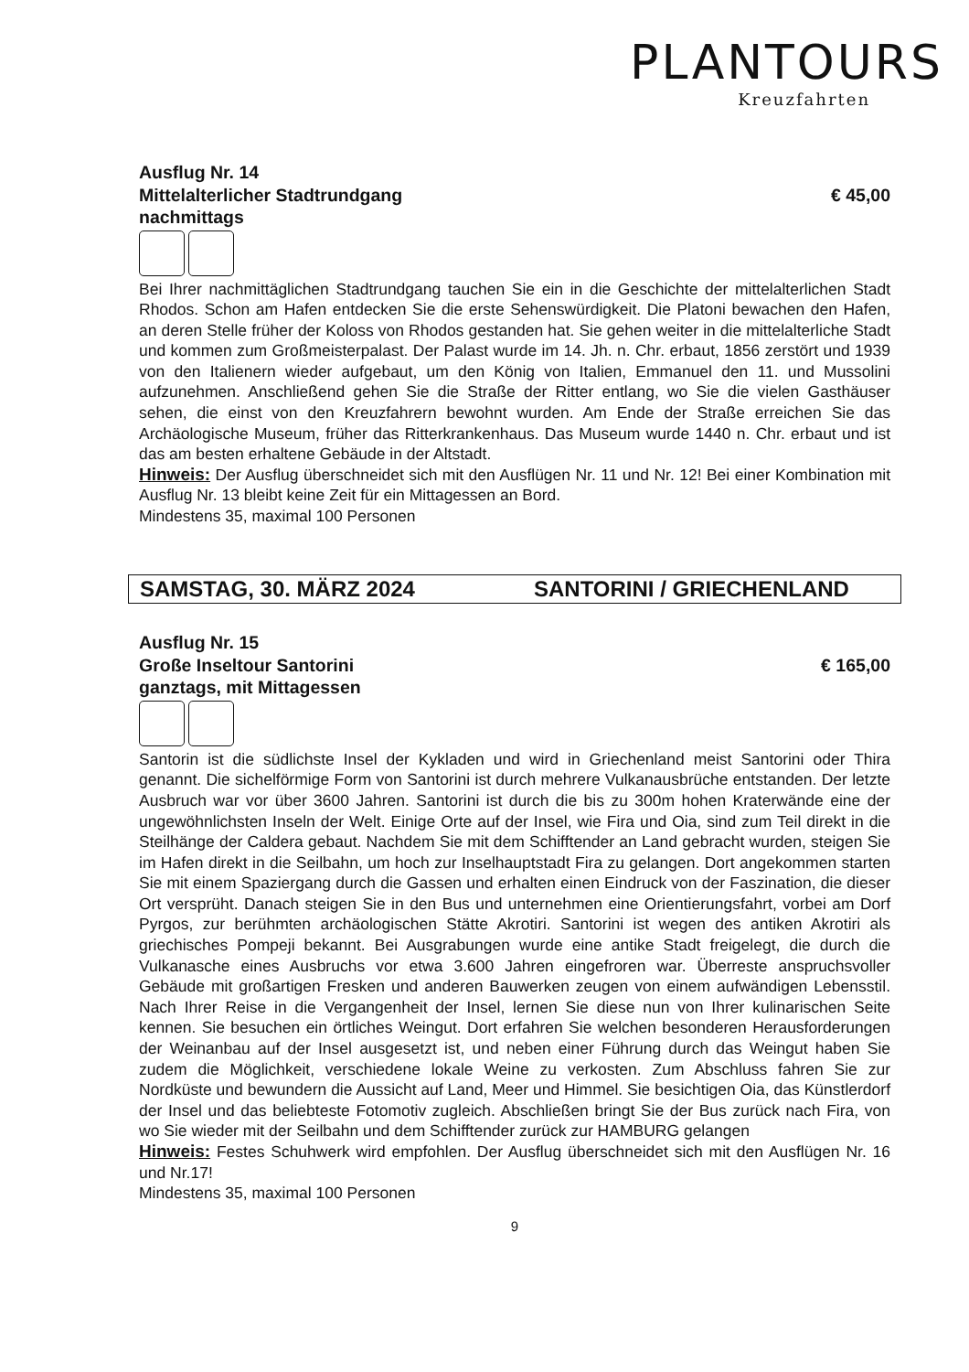PLANTOURS
Kreuzfahrten
Ausflug Nr. 14
Mittelalterlicher Stadtrundgang € 45,00
nachmittags
Bei Ihrer nachmittäglichen Stadtrundgang tauchen Sie ein in die Geschichte der mittelalterlichen Stadt Rhodos. Schon am Hafen entdecken Sie die erste Sehenswürdigkeit. Die Platoni bewachen den Hafen, an deren Stelle früher der Koloss von Rhodos gestanden hat. Sie gehen weiter in die mittelalterliche Stadt und kommen zum Großmeisterpalast. Der Palast wurde im 14. Jh. n. Chr. erbaut, 1856 zerstört und 1939 von den Italienern wieder aufgebaut, um den König von Italien, Emmanuel den 11. und Mussolini aufzunehmen. Anschließend gehen Sie die Straße der Ritter entlang, wo Sie die vielen Gasthäuser sehen, die einst von den Kreuzfahrern bewohnt wurden. Am Ende der Straße erreichen Sie das Archäologische Museum, früher das Ritterkrankenhaus. Das Museum wurde 1440 n. Chr. erbaut und ist das am besten erhaltene Gebäude in der Altstadt.
Hinweis: Der Ausflug überschneidet sich mit den Ausflügen Nr. 11 und Nr. 12! Bei einer Kombination mit Ausflug Nr. 13 bleibt keine Zeit für ein Mittagessen an Bord.
Mindestens 35, maximal 100 Personen
SAMSTAG, 30. MÄRZ 2024 SANTORINI / GRIECHENLAND
Ausflug Nr. 15
Große Inseltour Santorini € 165,00
ganztags, mit Mittagessen
Santorin ist die südlichste Insel der Kykladen und wird in Griechenland meist Santorini oder Thira genannt. Die sichelförmige Form von Santorini ist durch mehrere Vulkanausbrüche entstanden. Der letzte Ausbruch war vor über 3600 Jahren. Santorini ist durch die bis zu 300m hohen Kraterwände eine der ungewöhnlichsten Inseln der Welt. Einige Orte auf der Insel, wie Fira und Oia, sind zum Teil direkt in die Steilhänge der Caldera gebaut. Nachdem Sie mit dem Schifftender an Land gebracht wurden, steigen Sie im Hafen direkt in die Seilbahn, um hoch zur Inselhauptstadt Fira zu gelangen. Dort angekommen starten Sie mit einem Spaziergang durch die Gassen und erhalten einen Eindruck von der Faszination, die dieser Ort versprüht. Danach steigen Sie in den Bus und unternehmen eine Orientierungsfahrt, vorbei am Dorf Pyrgos, zur berühmten archäologischen Stätte Akrotiri. Santorini ist wegen des antiken Akrotiri als griechisches Pompeji bekannt. Bei Ausgrabungen wurde eine antike Stadt freigelegt, die durch die Vulkanasche eines Ausbruchs vor etwa 3.600 Jahren eingefroren war. Überreste anspruchsvoller Gebäude mit großartigen Fresken und anderen Bauwerken zeugen von einem aufwändigen Lebensstil. Nach Ihrer Reise in die Vergangenheit der Insel, lernen Sie diese nun von Ihrer kulinarischen Seite kennen. Sie besuchen ein örtliches Weingut. Dort erfahren Sie welchen besonderen Herausforderungen der Weinanbau auf der Insel ausgesetzt ist, und neben einer Führung durch das Weingut haben Sie zudem die Möglichkeit, verschiedene lokale Weine zu verkosten. Zum Abschluss fahren Sie zur Nordküste und bewundern die Aussicht auf Land, Meer und Himmel. Sie besichtigen Oia, das Künstlerdorf der Insel und das beliebteste Fotomotiv zugleich. Abschließen bringt Sie der Bus zurück nach Fira, von wo Sie wieder mit der Seilbahn und dem Schifftender zurück zur HAMBURG gelangen
Hinweis: Festes Schuhwerk wird empfohlen. Der Ausflug überschneidet sich mit den Ausflügen Nr. 16 und Nr.17!
Mindestens 35, maximal 100 Personen
9